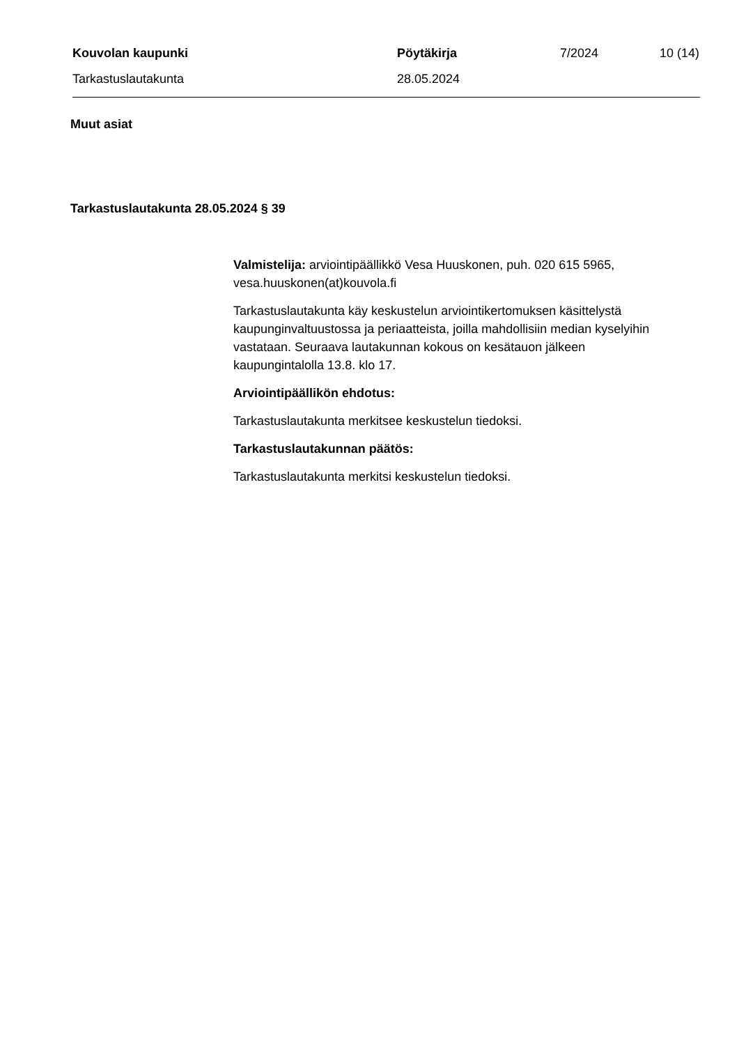Kouvolan kaupunki Pöytäkirja 7/2024 10 (14)
Tarkastuslautakunta 28.05.2024
Muut asiat
Tarkastuslautakunta 28.05.2024 § 39
Valmistelija: arviointipäällikkö Vesa Huuskonen, puh. 020 615 5965, vesa.huuskonen(at)kouvola.fi
Tarkastuslautakunta käy keskustelun arviointikertomuksen käsittelystä kaupunginvaltuustossa ja periaatteista, joilla mahdollisiin median kyselyihin vastataan. Seuraava lautakunnan kokous on kesätauon jälkeen kaupungintalolla 13.8. klo 17.
Arviointipäällikön ehdotus:
Tarkastuslautakunta merkitsee keskustelun tiedoksi.
Tarkastuslautakunnan päätös:
Tarkastuslautakunta merkitsi keskustelun tiedoksi.